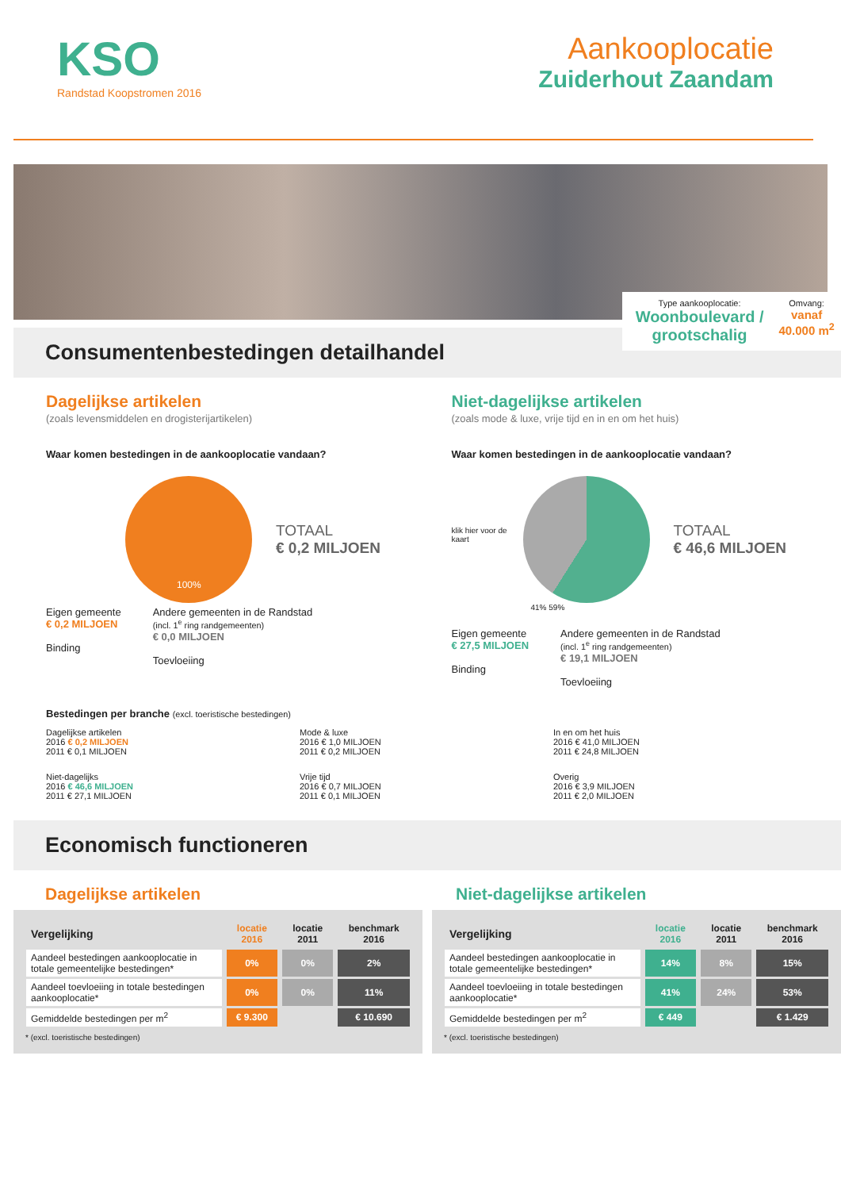KSO
Randstad Koopstromen 2016
Aankooplocatie
Zuiderhout Zaandam
Consumentenbestedingen detailhandel
Type aankooplocatie:
Woonboulevard / grootschalig
Omvang:
vanaf 40.000 m<sup>2</sup>
Dagelijkse artikelen
(zoals levensmiddelen en drogisterijartikelen)
Waar komen bestedingen in de aankooplocatie vandaan?
TOTAAL
€ 0,2 MILJOEN
100%
Eigen gemeente
€ 0,2 MILJOEN
Binding
Andere gemeenten in de Randstad
(incl. 1<sup>e</sup> ring randgemeenten)
€ 0,0 MILJOEN
Toevloeiing
Niet-dagelijkse artikelen
(zoals mode & luxe, vrije tijd en in en om het huis)
Waar komen bestedingen in de aankooplocatie vandaan?
klik hier voor de kaart
TOTAAL
€ 46,6 MILJOEN
41% 59%
Eigen gemeente
€ 27,5 MILJOEN
Binding
Andere gemeenten in de Randstad
(incl. 1<sup>e</sup> ring randgemeenten)
€ 19,1 MILJOEN
Toevloeiing
Bestedingen per branche (excl. toeristische bestedingen)
Dagelijkse artikelen
2016 € 0,2 MILJOEN
2011 € 0,1 MILJOEN
Mode & luxe
2016 € 1,0 MILJOEN
2011 € 0,2 MILJOEN
In en om het huis
2016 € 41,0 MILJOEN
2011 € 24,8 MILJOEN
Niet-dagelijks
2016 € 46,6 MILJOEN
2011 € 27,1 MILJOEN
Vrije tijd
2016 € 0,7 MILJOEN
2011 € 0,1 MILJOEN
Overig
2016 € 3,9 MILJOEN
2011 € 2,0 MILJOEN
Economisch functioneren
Dagelijkse artikelen
| Vergelijking | locatie 2016 | locatie 2011 | benchmark 2016 |
| --- | --- | --- | --- |
| Aandeel bestedingen aankooplocatie in totale gemeentelijke bestedingen* | 0% | 0% | 2% |
| Aandeel toevloeiing in totale bestedingen aankooplocatie* | 0% | 0% | 11% |
| Gemiddelde bestedingen per m<sup>2</sup> | € 9.300 | | € 10.690 |
* (excl. toeristische bestedingen)
Niet-dagelijkse artikelen
| Vergelijking | locatie 2016 | locatie 2011 | benchmark 2016 |
| --- | --- | --- | --- |
| Aandeel bestedingen aankooplocatie in totale gemeentelijke bestedingen* | 14% | 8% | 15% |
| Aandeel toevloeiing in totale bestedingen aankooplocatie* | 41% | 24% | 53% |
| Gemiddelde bestedingen per m<sup>2</sup> | € 449 | | € 1.429 |
* (excl. toeristische bestedingen)